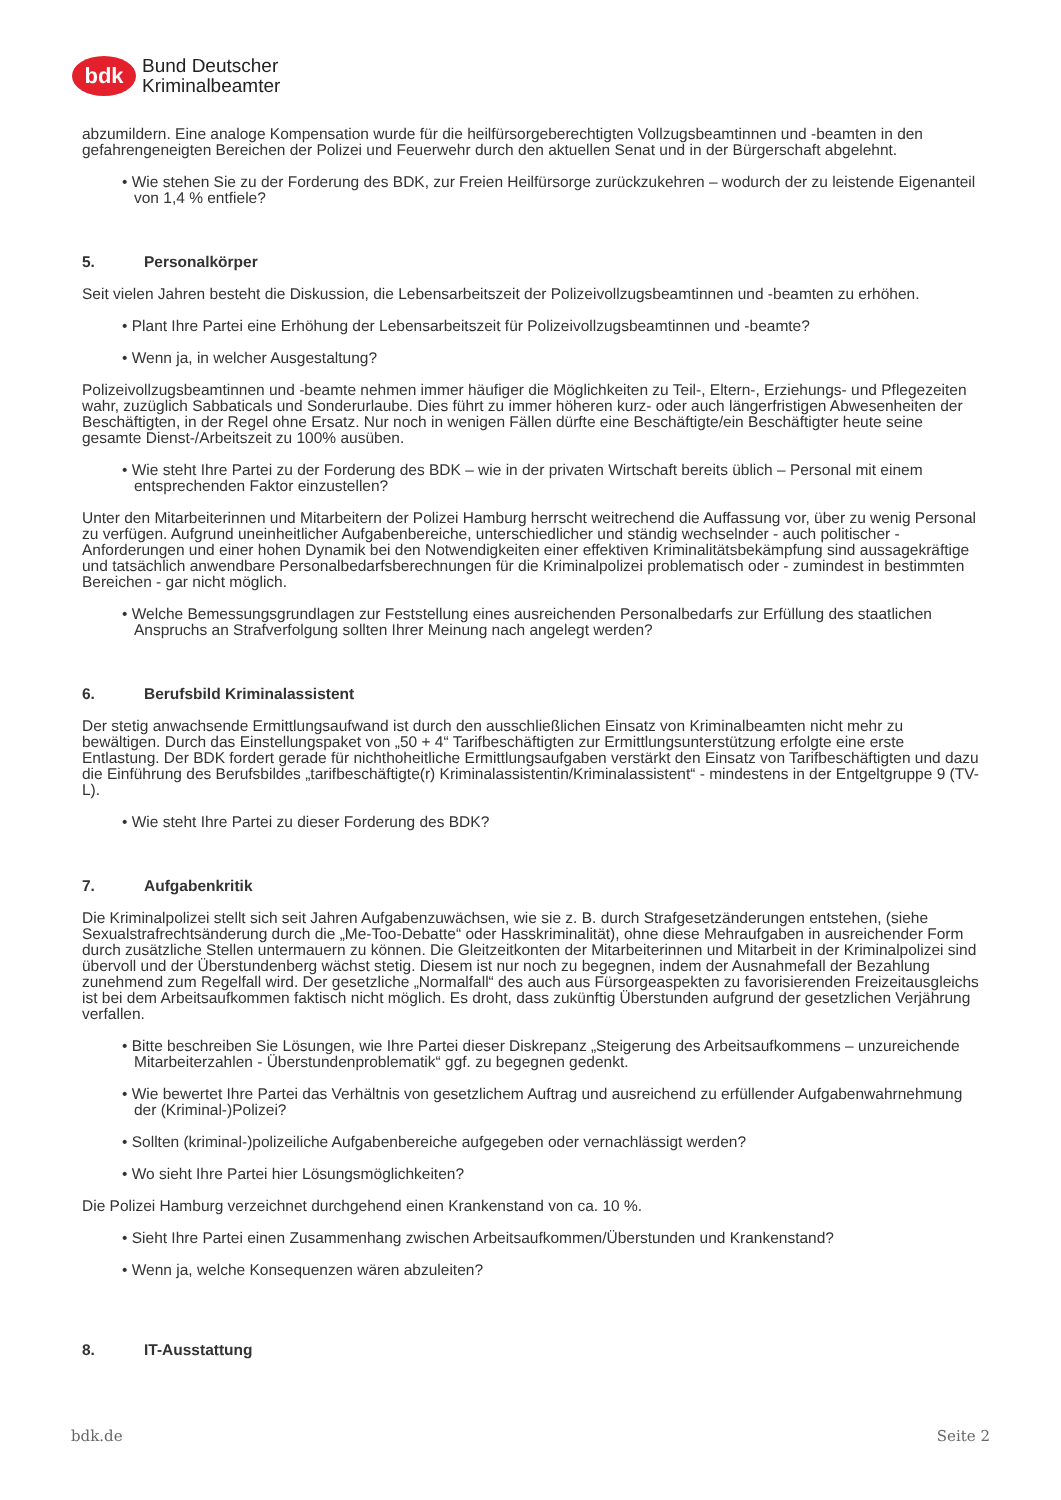bdk
Bund Deutscher
Kriminalbeamter
abzumildern. Eine analoge Kompensation wurde für die heilfürsorgeberechtigten Vollzugsbeamtinnen und -beamten in den gefahrengeneigten Bereichen der Polizei und Feuerwehr durch den aktuellen Senat und in der Bürgerschaft abgelehnt.
• Wie stehen Sie zu der Forderung des BDK, zur Freien Heilfürsorge zurückzukehren – wodurch der zu leistende Eigenanteil von 1,4 % entfiele?
5. Personalkörper
Seit vielen Jahren besteht die Diskussion, die Lebensarbeitszeit der Polizeivollzugsbeamtinnen und -beamten zu erhöhen.
• Plant Ihre Partei eine Erhöhung der Lebensarbeitszeit für Polizeivollzugsbeamtinnen und -beamte?
• Wenn ja, in welcher Ausgestaltung?
Polizeivollzugsbeamtinnen und -beamte nehmen immer häufiger die Möglichkeiten zu Teil-, Eltern-, Erziehungs- und Pflegezeiten wahr, zuzüglich Sabbaticals und Sonderurlaube. Dies führt zu immer höheren kurz- oder auch längerfristigen Abwesenheiten der Beschäftigten, in der Regel ohne Ersatz. Nur noch in wenigen Fällen dürfte eine Beschäftigte/ein Beschäftigter heute seine gesamte Dienst-/Arbeitszeit zu 100% ausüben.
• Wie steht Ihre Partei zu der Forderung des BDK – wie in der privaten Wirtschaft bereits üblich – Personal mit einem entsprechenden Faktor einzustellen?
Unter den Mitarbeiterinnen und Mitarbeitern der Polizei Hamburg herrscht weitrechend die Auffassung vor, über zu wenig Personal zu verfügen. Aufgrund uneinheitlicher Aufgabenbereiche, unterschiedlicher und ständig wechselnder - auch politischer - Anforderungen und einer hohen Dynamik bei den Notwendigkeiten einer effektiven Kriminalitätsbekämpfung sind aussagekräftige und tatsächlich anwendbare Personalbedarfsberechnungen für die Kriminalpolizei problematisch oder - zumindest in bestimmten Bereichen - gar nicht möglich.
• Welche Bemessungsgrundlagen zur Feststellung eines ausreichenden Personalbedarfs zur Erfüllung des staatlichen Anspruchs an Strafverfolgung sollten Ihrer Meinung nach angelegt werden?
6. Berufsbild Kriminalassistent
Der stetig anwachsende Ermittlungsaufwand ist durch den ausschließlichen Einsatz von Kriminalbeamten nicht mehr zu bewältigen. Durch das Einstellungspaket von „50 + 4“ Tarifbeschäftigten zur Ermittlungsunterstützung erfolgte eine erste Entlastung. Der BDK fordert gerade für nichthoheitliche Ermittlungsaufgaben verstärkt den Einsatz von Tarifbeschäftigten und dazu die Einführung des Berufsbildes „tarifbeschäftigte(r) Kriminalassistentin/Kriminalassistent“ - mindestens in der Entgeltgruppe 9 (TV-L).
• Wie steht Ihre Partei zu dieser Forderung des BDK?
7. Aufgabenkritik
Die Kriminalpolizei stellt sich seit Jahren Aufgabenzuwächsen, wie sie z. B. durch Strafgesetzänderungen entstehen, (siehe Sexualstrafrechtsänderung durch die „Me-Too-Debatte“ oder Hasskriminalität), ohne diese Mehraufgaben in ausreichender Form durch zusätzliche Stellen untermauern zu können. Die Gleitzeitkonten der Mitarbeiterinnen und Mitarbeit in der Kriminalpolizei sind übervoll und der Überstundenberg wächst stetig. Diesem ist nur noch zu begegnen, indem der Ausnahmefall der Bezahlung zunehmend zum Regelfall wird. Der gesetzliche „Normalfall“ des auch aus Fürsorgeaspekten zu favorisierenden Freizeitausgleichs ist bei dem Arbeitsaufkommen faktisch nicht möglich. Es droht, dass zukünftig Überstunden aufgrund der gesetzlichen Verjährung verfallen.
• Bitte beschreiben Sie Lösungen, wie Ihre Partei dieser Diskrepanz „Steigerung des Arbeitsaufkommens – unzureichende Mitarbeiterzahlen - Überstundenproblematik“ ggf. zu begegnen gedenkt.
• Wie bewertet Ihre Partei das Verhältnis von gesetzlichem Auftrag und ausreichend zu erfüllender Aufgabenwahrnehmung der (Kriminal-)Polizei?
• Sollten (kriminal-)polizeiliche Aufgabenbereiche aufgegeben oder vernachlässigt werden?
• Wo sieht Ihre Partei hier Lösungsmöglichkeiten?
Die Polizei Hamburg verzeichnet durchgehend einen Krankenstand von ca. 10 %.
• Sieht Ihre Partei einen Zusammenhang zwischen Arbeitsaufkommen/Überstunden und Krankenstand?
• Wenn ja, welche Konsequenzen wären abzuleiten?
8. IT-Ausstattung
bdk.de Seite 2